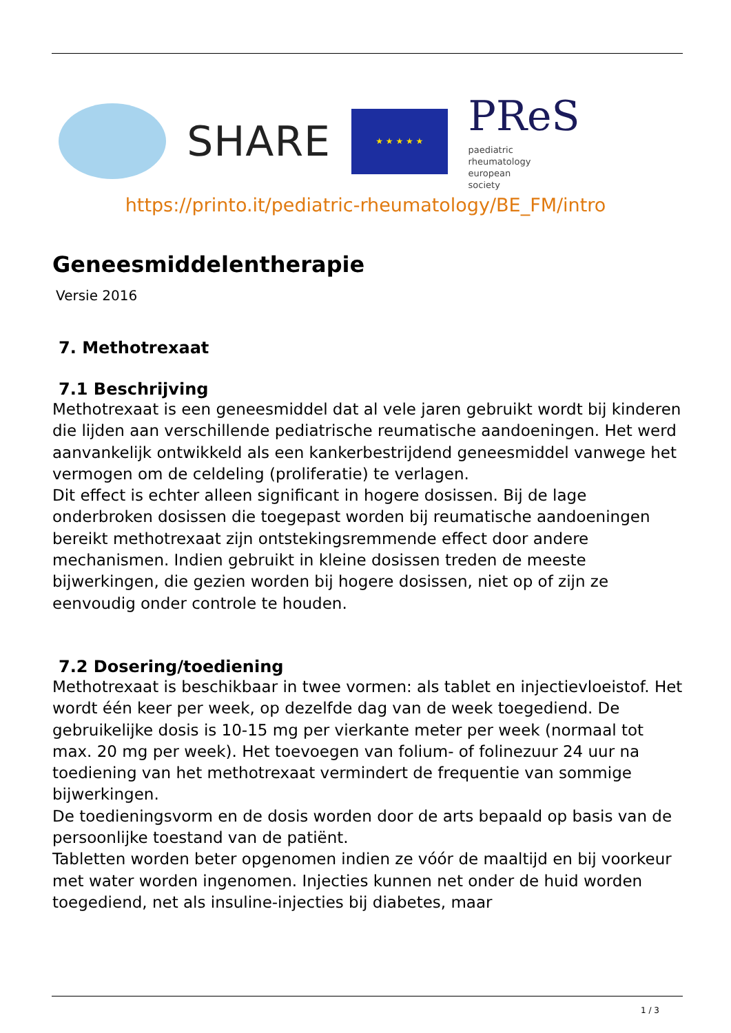SHARE
★ ★ ★ ★ ★
PReS paediatric
rheumatology
european
society
https://printo.it/pediatric-rheumatology/BE_FM/intro
Geneesmiddelentherapie
Versie 2016
7. Methotrexaat
7.1 Beschrijving
Methotrexaat is een geneesmiddel dat al vele jaren gebruikt wordt bij kinderen die lijden aan verschillende pediatrische reumatische aandoeningen. Het werd aanvankelijk ontwikkeld als een kankerbestrijdend geneesmiddel vanwege het vermogen om de celdeling (proliferatie) te verlagen.
Dit effect is echter alleen significant in hogere dosissen. Bij de lage onderbroken dosissen die toegepast worden bij reumatische aandoeningen bereikt methotrexaat zijn ontstekingsremmende effect door andere mechanismen. Indien gebruikt in kleine dosissen treden de meeste bijwerkingen, die gezien worden bij hogere dosissen, niet op of zijn ze eenvoudig onder controle te houden.
7.2 Dosering/toediening
Methotrexaat is beschikbaar in twee vormen: als tablet en injectievloeistof. Het wordt één keer per week, op dezelfde dag van de week toegediend. De gebruikelijke dosis is 10-15 mg per vierkante meter per week (normaal tot max. 20 mg per week). Het toevoegen van folium- of folinezuur 24 uur na toediening van het methotrexaat vermindert de frequentie van sommige bijwerkingen.
De toedieningsvorm en de dosis worden door de arts bepaald op basis van de persoonlijke toestand van de patiënt.
Tabletten worden beter opgenomen indien ze vóór de maaltijd en bij voorkeur met water worden ingenomen. Injecties kunnen net onder de huid worden toegediend, net als insuline-injecties bij diabetes, maar
1 / 3